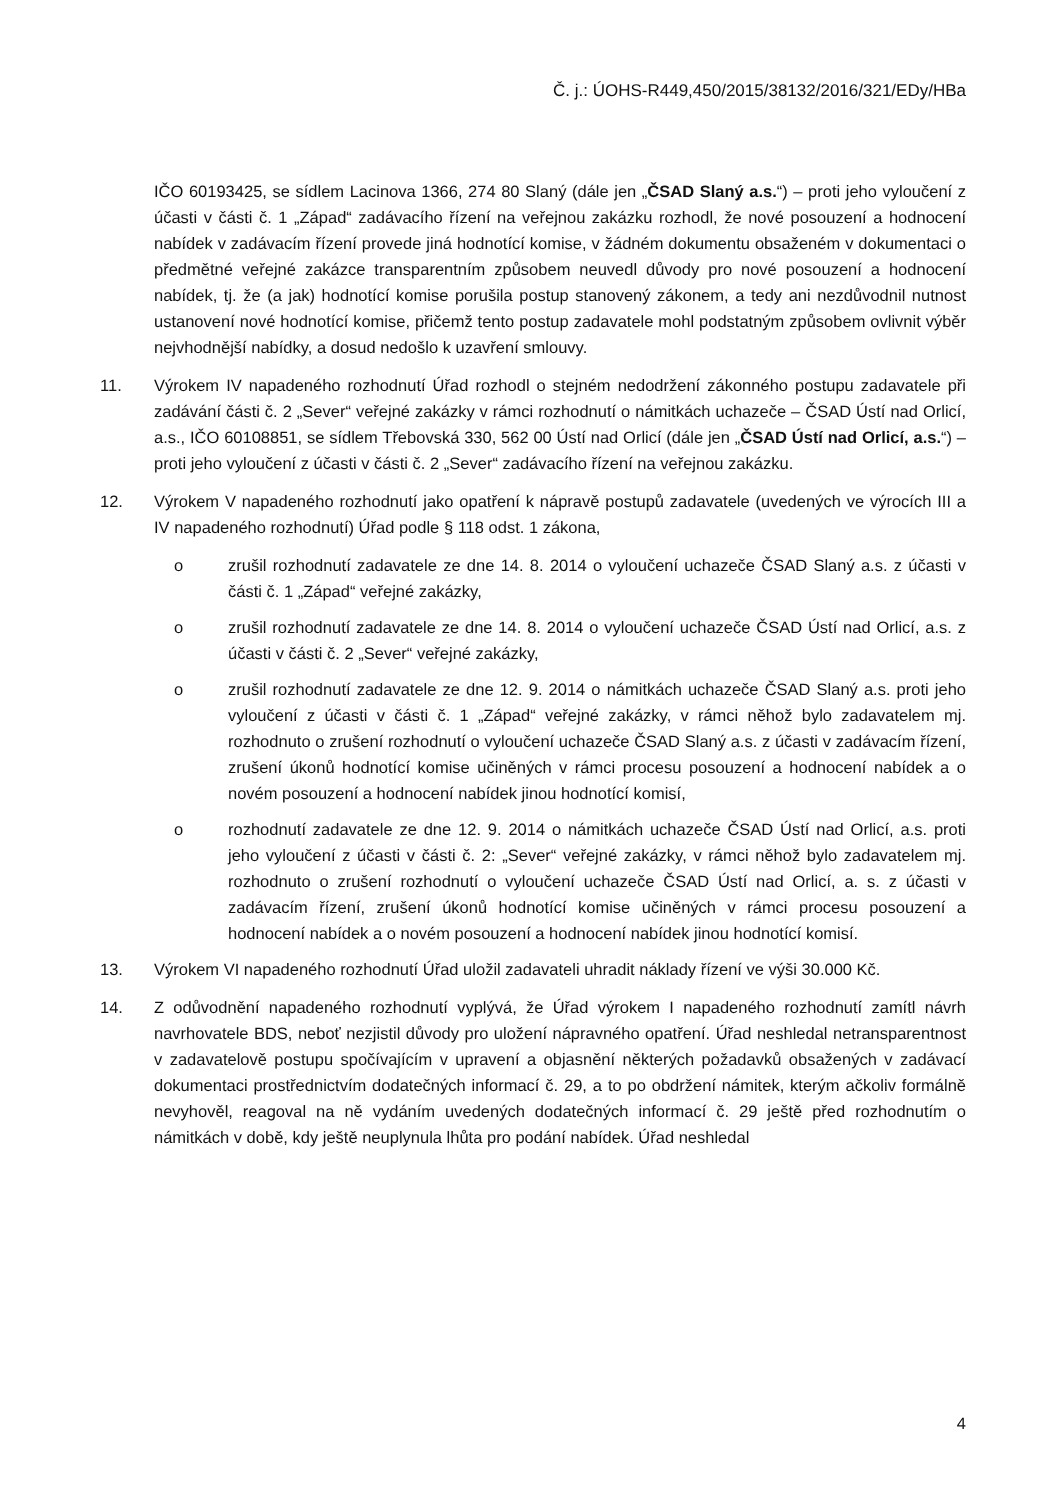Č. j.: ÚOHS-R449,450/2015/38132/2016/321/EDy/HBa
IČO 60193425, se sídlem Lacinova 1366, 274 80 Slaný (dále jen „ČSAD Slaný a.s.“) – proti jeho vyloučení z účasti v části č. 1 „Západ“ zadávacího řízení na veřejnou zakázku rozhodl, že nové posouzení a hodnocení nabídek v zadávacím řízení provede jiná hodnotící komise, v žádném dokumentu obsaženém v dokumentaci o předmětné veřejné zakázce transparentním způsobem neuvedl důvody pro nové posouzení a hodnocení nabídek, tj. že (a jak) hodnotící komise porušila postup stanovený zákonem, a tedy ani nezdůvodnil nutnost ustanovení nové hodnotící komise, přičemž tento postup zadavatele mohl podstatným způsobem ovlivnit výběr nejvhodnější nabídky, a dosud nedošlo k uzavření smlouvy.
11. Výrokem IV napadeného rozhodnutí Úřad rozhodl o stejném nedodržení zákonného postupu zadavatele při zadávání části č. 2 „Sever“ veřejné zakázky v rámci rozhodnutí o námitkách uchazeče – ČSAD Ústí nad Orlicí, a.s., IČO 60108851, se sídlem Třebovská 330, 562 00 Ústí nad Orlicí (dále jen „ČSAD Ústí nad Orlicí, a.s.“) – proti jeho vyloučení z účasti v části č. 2 „Sever“ zadávacího řízení na veřejnou zakázku.
12. Výrokem V napadeného rozhodnutí jako opatření k nápravě postupů zadavatele (uvedených ve výrocích III a IV napadeného rozhodnutí) Úřad podle § 118 odst. 1 zákona,
o zrušil rozhodnutí zadavatele ze dne 14. 8. 2014 o vyloučení uchazeče ČSAD Slaný a.s. z účasti v části č. 1 „Západ“ veřejné zakázky,
o zrušil rozhodnutí zadavatele ze dne 14. 8. 2014 o vyloučení uchazeče ČSAD Ústí nad Orlicí, a.s. z účasti v části č. 2 „Sever“ veřejné zakázky,
o zrušil rozhodnutí zadavatele ze dne 12. 9. 2014 o námitkách uchazeče ČSAD Slaný a.s. proti jeho vyloučení z účasti v části č. 1 „Západ“ veřejné zakázky, v rámci něhož bylo zadavatelem mj. rozhodnuto o zrušení rozhodnutí o vyloučení uchazeče ČSAD Slaný a.s. z účasti v zadávacím řízení, zrušení úkonů hodnotící komise učiněných v rámci procesu posouzení a hodnocení nabídek a o novém posouzení a hodnocení nabídek jinou hodnotící komisí,
o rozhodnutí zadavatele ze dne 12. 9. 2014 o námitkách uchazeče ČSAD Ústí nad Orlicí, a.s. proti jeho vyloučení z účasti v části č. 2: „Sever“ veřejné zakázky, v rámci něhož bylo zadavatelem mj. rozhodnuto o zrušení rozhodnutí o vyloučení uchazeče ČSAD Ústí nad Orlicí, a. s. z účasti v zadávacím řízení, zrušení úkonů hodnotící komise učiněných v rámci procesu posouzení a hodnocení nabídek a o novém posouzení a hodnocení nabídek jinou hodnotící komisí.
13. Výrokem VI napadeného rozhodnutí Úřad uložil zadavateli uhradit náklady řízení ve výši 30.000 Kč.
14. Z odůvodnění napadeného rozhodnutí vyplývá, že Úřad výrokem I napadeného rozhodnutí zamítl návrh navrhovatele BDS, neboť nezjistil důvody pro uložení nápravného opatření. Úřad neshledal netransparentnost v zadavatelově postupu spočívajícím v upravení a objasnění některých požadavků obsažených v zadávací dokumentaci prostřednictvím dodatečných informací č. 29, a to po obdržení námitek, kterým ačkoliv formálně nevyhověl, reagoval na ně vydáním uvedených dodatečných informací č. 29 ještě před rozhodnutím o námitkách v době, kdy ještě neuplynula lhůta pro podání nabídek. Úřad neshledal
4